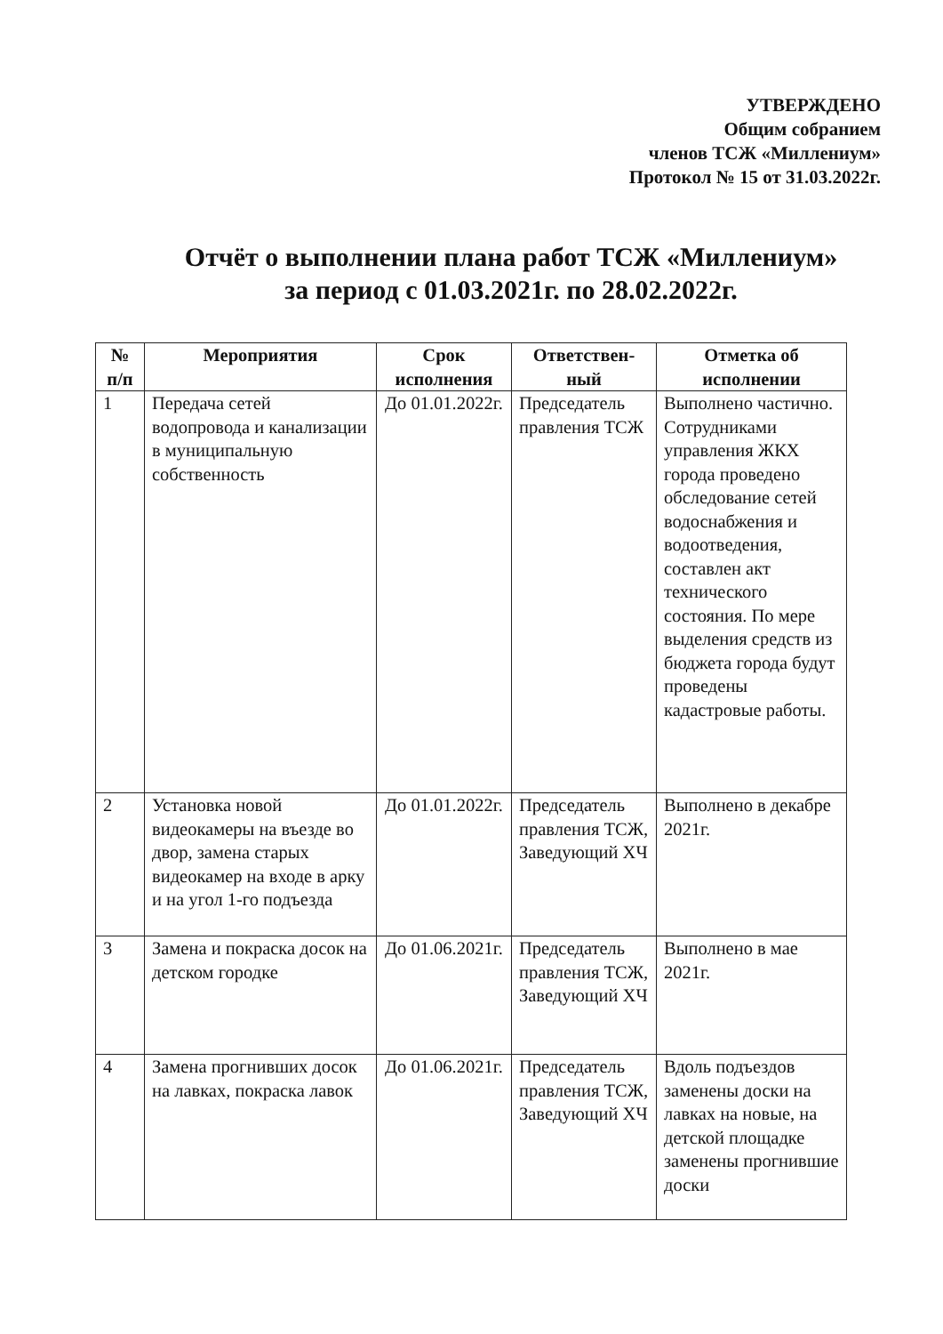УТВЕРЖДЕНО
Общим собранием
членов ТСЖ «Миллениум»
Протокол № 15 от 31.03.2022г.
Отчёт о выполнении плана работ ТСЖ «Миллениум»
за период с 01.03.2021г. по 28.02.2022г.
| № п/п | Мероприятия | Срок исполнения | Ответствен-ный | Отметка об исполнении |
| --- | --- | --- | --- | --- |
| 1 | Передача сетей водопровода и канализации в муниципальную собственность | До 01.01.2022г. | Председатель правления ТСЖ | Выполнено частично. Сотрудниками управления ЖКХ города проведено обследование сетей водоснабжения и водоотведения, составлен акт технического состояния. По мере выделения средств из бюджета города будут проведены кадастровые работы. |
| 2 | Установка новой видеокамеры на въезде во двор, замена старых видеокамер на входе в арку и на угол 1-го подъезда | До 01.01.2022г. | Председатель правления ТСЖ, Заведующий ХЧ | Выполнено в декабре 2021г. |
| 3 | Замена и покраска досок на детском городке | До 01.06.2021г. | Председатель правления ТСЖ, Заведующий ХЧ | Выполнено в мае 2021г. |
| 4 | Замена прогнивших досок на лавках, покраска лавок | До 01.06.2021г. | Председатель правления ТСЖ, Заведующий ХЧ | Вдоль подъездов заменены доски на лавках на новые, на детской площадке заменены прогнившие доски |